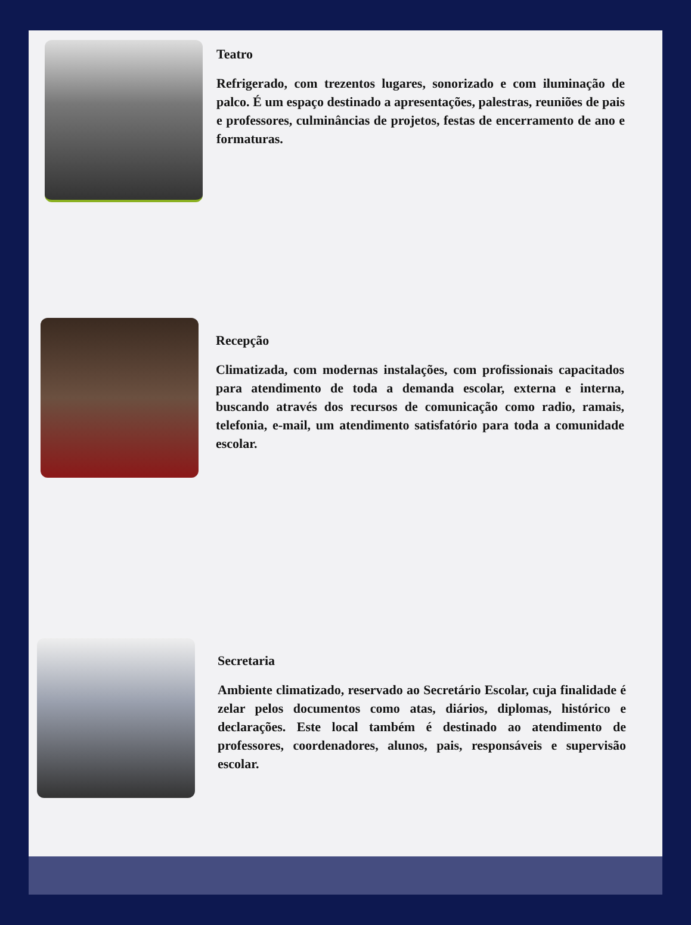Teatro
Refrigerado, com trezentos lugares, sonorizado e com iluminação de palco. É um espaço destinado a apresentações, palestras, reuniões de pais e professores, culminâncias de projetos, festas de encerramento de ano e formaturas.
Recepção
Climatizada, com modernas instalações, com profissionais capacitados para atendimento de toda a demanda escolar, externa e interna, buscando através dos recursos de comunicação como radio, ramais, telefonia, e-mail, um atendimento satisfatório para toda a comunidade escolar.
Secretaria
Ambiente climatizado, reservado ao Secretário Escolar, cuja finalidade é zelar pelos documentos como atas, diários, diplomas, histórico e declarações. Este local também é destinado ao atendimento de professores, coordenadores, alunos, pais, responsáveis e supervisão escolar.